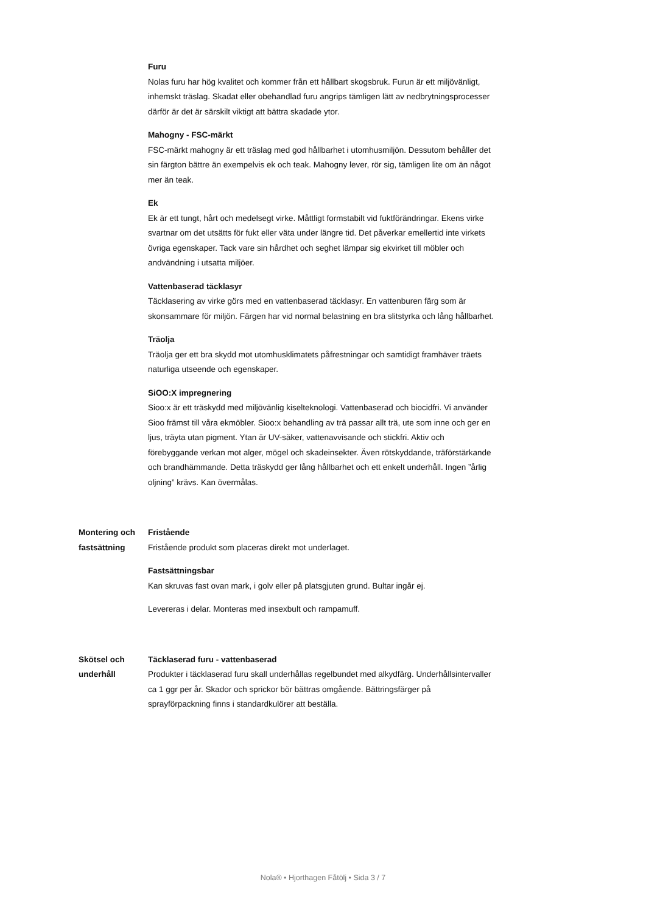Furu
Nolas furu har hög kvalitet och kommer från ett hållbart skogsbruk. Furun är ett miljövänligt, inhemskt träslag. Skadat eller obehandlad furu angrips tämligen lätt av nedbrytningsprocesser därför är det är särskilt viktigt att bättra skadade ytor.
Mahogny - FSC-märkt
FSC-märkt mahogny är ett träslag med god hållbarhet i utomhusmiljön. Dessutom behåller det sin färgton bättre än exempelvis ek och teak. Mahogny lever, rör sig, tämligen lite om än något mer än teak.
Ek
Ek är ett tungt, hårt och medelsegt virke. Måttligt formstabilt vid fuktförändringar. Ekens virke svartnar om det utsätts för fukt eller väta under längre tid. Det påverkar emellertid inte virkets övriga egenskaper. Tack vare sin hårdhet och seghet lämpar sig ekvirket till möbler och andvändning i utsatta miljöer.
Vattenbaserad täcklasyr
Täcklasering av virke görs med en vattenbaserad täcklasyr. En vattenburen färg som är skonsammare för miljön. Färgen har vid normal belastning en bra slitstyrka och lång hållbarhet.
Träolja
Träolja ger ett bra skydd mot utomhusklimatets påfrestningar och samtidigt framhäver träets naturliga utseende och egenskaper.
SiOO:X impregnering
Sioo:x är ett träskydd med miljövänlig kiselteknologi. Vattenbaserad och biocidfri. Vi använder Sioo främst till våra ekmöbler. Sioo:x behandling av trä passar allt trä, ute som inne och ger en ljus, träyta utan pigment. Ytan är UV-säker, vattenavvisande och stickfri. Aktiv och förebyggande verkan mot alger, mögel och skadeinsekter. Även rötskyddande, träförstärkande och brandhämmande. Detta träskydd ger lång hållbarhet och ett enkelt underhåll. Ingen ”årlig oljning” krävs. Kan övermålas.
Montering och fastsättning Fristående
Fristående produkt som placeras direkt mot underlaget.
Fastsättningsbar
Kan skruvas fast ovan mark, i golv eller på platsgjuten grund. Bultar ingår ej.
Levereras i delar. Monteras med insexbult och rampamuff.
Skötsel och underhåll Täcklaserad furu - vattenbaserad
Produkter i täcklaserad furu skall underhållas regelbundet med alkydfärg. Underhållsintervaller ca 1 ggr per år. Skador och sprickor bör bättras omgående. Bättringsfärger på sprayförpackning finns i standardkulörer att beställa.
Nola® • Hjorthagen Fåtölj • Sida 3 / 7